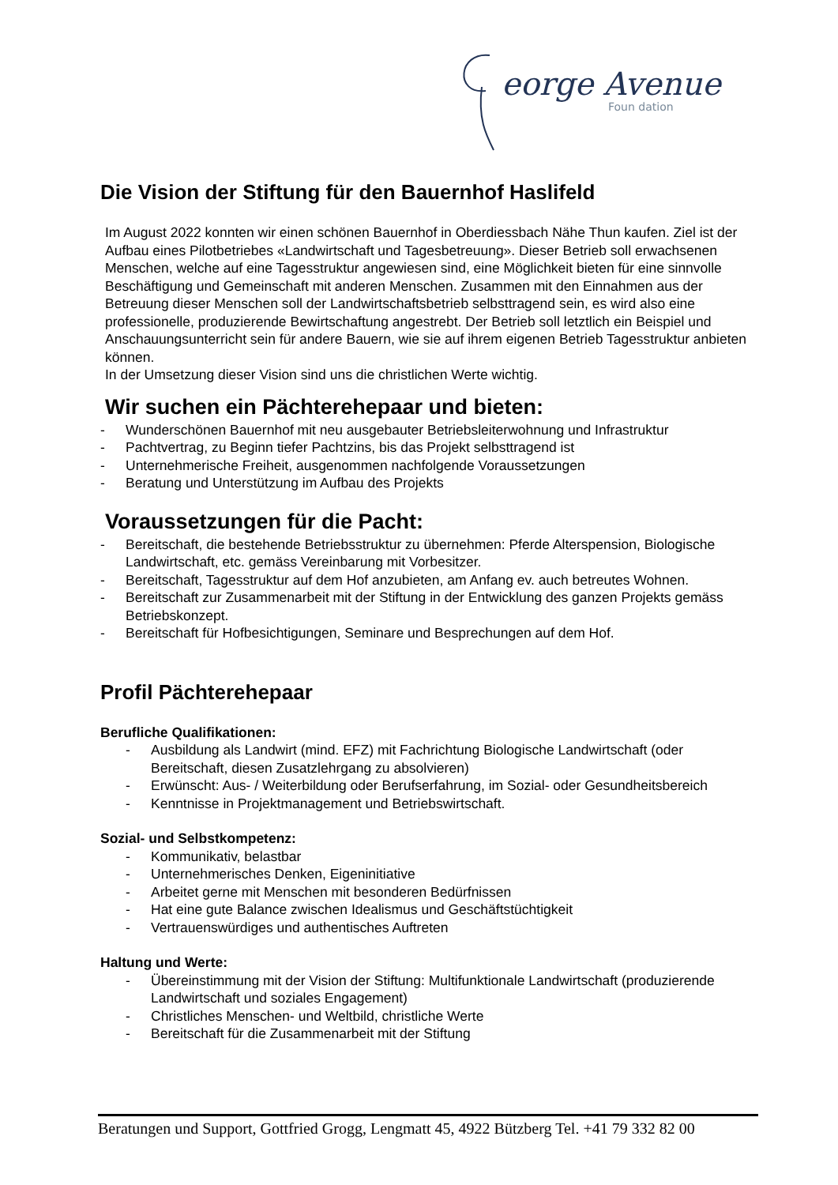eorge Avenue
Foun dation
Die Vision der Stiftung für den Bauernhof Haslifeld
Im August 2022 konnten wir einen schönen Bauernhof in Oberdiessbach Nähe Thun kaufen. Ziel ist der Aufbau eines Pilotbetriebes «Landwirtschaft und Tagesbetreuung». Dieser Betrieb soll erwachsenen Menschen, welche auf eine Tagesstruktur angewiesen sind, eine Möglichkeit bieten für eine sinnvolle Beschäftigung und Gemeinschaft mit anderen Menschen. Zusammen mit den Einnahmen aus der Betreuung dieser Menschen soll der Landwirtschaftsbetrieb selbsttragend sein, es wird also eine professionelle, produzierende Bewirtschaftung angestrebt. Der Betrieb soll letztlich ein Beispiel und Anschauungsunterricht sein für andere Bauern, wie sie auf ihrem eigenen Betrieb Tagesstruktur anbieten können.
In der Umsetzung dieser Vision sind uns die christlichen Werte wichtig.
Wir suchen ein Pächterehepaar und bieten:
- Wunderschönen Bauernhof mit neu ausgebauter Betriebsleiterwohnung und Infrastruktur
- Pachtvertrag, zu Beginn tiefer Pachtzins, bis das Projekt selbsttragend ist
- Unternehmerische Freiheit, ausgenommen nachfolgende Voraussetzungen
- Beratung und Unterstützung im Aufbau des Projekts
Voraussetzungen für die Pacht:
- Bereitschaft, die bestehende Betriebsstruktur zu übernehmen: Pferde Alterspension, Biologische Landwirtschaft, etc. gemäss Vereinbarung mit Vorbesitzer.
- Bereitschaft, Tagesstruktur auf dem Hof anzubieten, am Anfang ev. auch betreutes Wohnen.
- Bereitschaft zur Zusammenarbeit mit der Stiftung in der Entwicklung des ganzen Projekts gemäss Betriebskonzept.
- Bereitschaft für Hofbesichtigungen, Seminare und Besprechungen auf dem Hof.
Profil Pächterehepaar
Berufliche Qualifikationen:
- Ausbildung als Landwirt (mind. EFZ) mit Fachrichtung Biologische Landwirtschaft (oder Bereitschaft, diesen Zusatzlehrgang zu absolvieren)
- Erwünscht: Aus- / Weiterbildung oder Berufserfahrung, im Sozial- oder Gesundheitsbereich
- Kenntnisse in Projektmanagement und Betriebswirtschaft.
Sozial- und Selbstkompetenz:
- Kommunikativ, belastbar
- Unternehmerisches Denken, Eigeninitiative
- Arbeitet gerne mit Menschen mit besonderen Bedürfnissen
- Hat eine gute Balance zwischen Idealismus und Geschäftstüchtigkeit
- Vertrauenswürdiges und authentisches Auftreten
Haltung und Werte:
- Übereinstimmung mit der Vision der Stiftung: Multifunktionale Landwirtschaft (produzierende Landwirtschaft und soziales Engagement)
- Christliches Menschen- und Weltbild, christliche Werte
- Bereitschaft für die Zusammenarbeit mit der Stiftung
Beratungen und Support, Gottfried Grogg, Lengmatt 45, 4922 Bützberg Tel. +41 79 332 82 00